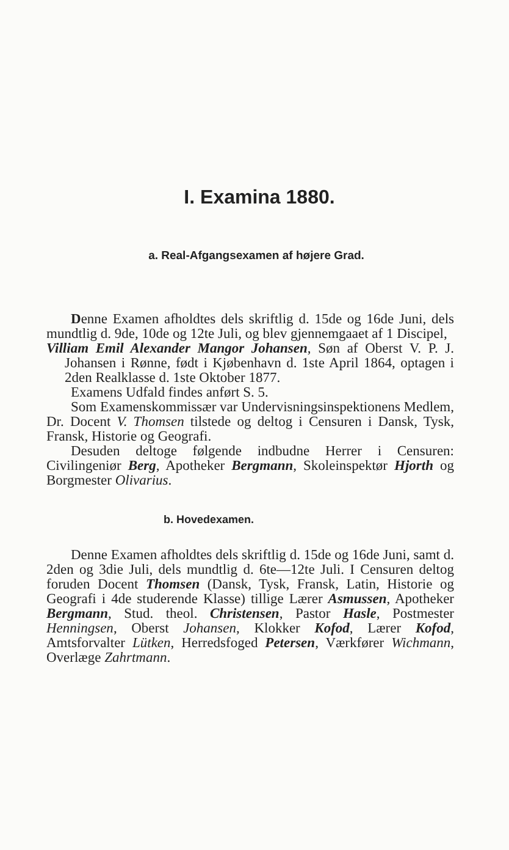I. Examina 1880.
a. Real-Afgangsexamen af højere Grad.
Denne Examen afholdtes dels skriftlig d. 15de og 16de Juni, dels mundtlig d. 9de, 10de og 12te Juli, og blev gjennemgaaet af 1 Discipel,
Villiam Emil Alexander Mangor Johansen, Søn af Oberst V. P. J. Johansen i Rønne, født i Kjøbenhavn d. 1ste April 1864, optagen i 2den Realklasse d. 1ste Oktober 1877.
Examens Udfald findes anført S. 5.
Som Examenskommissær var Undervisningsinspektionens Medlem, Dr. Docent V. Thomsen tilstede og deltog i Censuren i Dansk, Tysk, Fransk, Historie og Geografi.
Desuden deltoge følgende indbudne Herrer i Censuren: Civilingeniør Berg, Apotheker Bergmann, Skoleinspektør Hjorth og Borgmester Olivarius.
b. Hovedexamen.
Denne Examen afholdtes dels skriftlig d. 15de og 16de Juni, samt d. 2den og 3die Juli, dels mundtlig d. 6te—12te Juli. I Censuren deltog foruden Docent Thomsen (Dansk, Tysk, Fransk, Latin, Historie og Geografi i 4de studerende Klasse) tillige Lærer Asmussen, Apotheker Bergmann, Stud. theol. Christensen, Pastor Hasle, Postmester Henningsen, Oberst Johansen, Klokker Kofod, Lærer Kofod, Amtsforvalter Lütken, Herredsfoged Petersen, Værkfører Wichmann, Overlæge Zahrtmann.